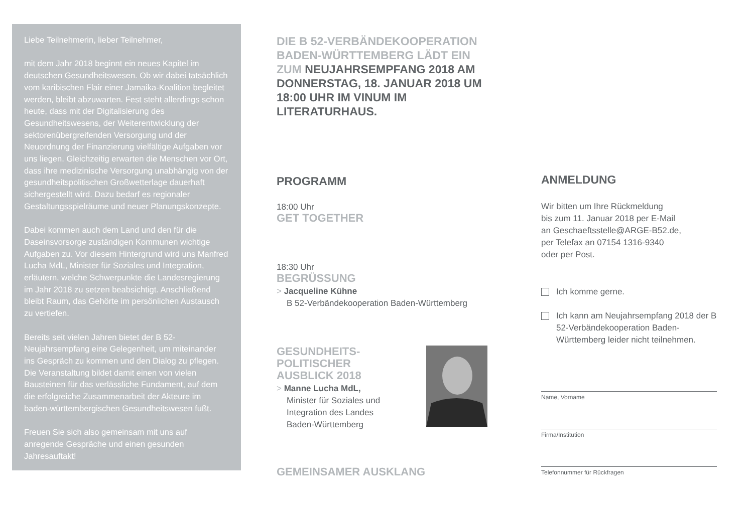Liebe Teilnehmerin, lieber Teilnehmer,
mit dem Jahr 2018 beginnt ein neues Kapitel im deutschen Gesundheitswesen. Ob wir dabei tatsächlich vom karibischen Flair einer Jamaika-Koalition begleitet werden, bleibt abzuwarten. Fest steht allerdings schon heute, dass mit der Digitalisierung des Gesundheitswesens, der Weiterentwicklung der sektorenübergreifenden Versorgung und der Neuordnung der Finanzierung vielfältige Aufgaben vor uns liegen. Gleichzeitig erwarten die Menschen vor Ort, dass ihre medizinische Versorgung unabhängig von der gesundheitspolitischen Großwetterlage dauerhaft sichergestellt wird. Dazu bedarf es regionaler Gestaltungsspielräume und neuer Planungskonzepte.
Dabei kommen auch dem Land und den für die Daseinsvorsorge zuständigen Kommunen wichtige Aufgaben zu. Vor diesem Hintergrund wird uns Manfred Lucha MdL, Minister für Soziales und Integration, erläutern, welche Schwerpunkte die Landesregierung im Jahr 2018 zu setzen beabsichtigt. Anschließend bleibt Raum, das Gehörte im persönlichen Austausch zu vertiefen.
Bereits seit vielen Jahren bietet der B 52-Neujahrsempfang eine Gelegenheit, um miteinander ins Gespräch zu kommen und den Dialog zu pflegen. Die Veranstaltung bildet damit einen von vielen Bausteinen für das verlässliche Fundament, auf dem die erfolgreiche Zusammenarbeit der Akteure im baden-württembergischen Gesundheitswesen fußt.
Freuen Sie sich also gemeinsam mit uns auf anregende Gespräche und einen gesunden Jahresauftakt!
DIE B 52-VERBÄNDEKOOPERATION BADEN-WÜRTTEMBERG LÄDT EIN ZUM NEUJAHRSEMPFANG 2018 AM DONNERSTAG, 18. JANUAR 2018 UM 18:00 UHR IM VINUM IM LITERATURHAUS.
PROGRAMM
18:00 Uhr
GET TOGETHER
18:30 Uhr
BEGRÜSSUNG
> Jacqueline Kühne
B 52-Verbändekooperation Baden-Württemberg
GESUNDHEITS-
POLITISCHER
AUSBLICK 2018
> Manne Lucha MdL,
Minister für Soziales und
Integration des Landes
Baden-Württemberg
GEMEINSAMER AUSKLANG
ANMELDUNG
Wir bitten um Ihre Rückmeldung
bis zum 11. Januar 2018 per E-Mail
an Geschaeftsstelle@ARGE-B52.de,
per Telefax an 07154 1316-9340
oder per Post.
Ich komme gerne.
Ich kann am Neujahrsempfang 2018 der B 52-Verbändekooperation Baden-Württemberg leider nicht teilnehmen.
Name, Vorname
Firma/Institution
Telefonnummer für Rückfragen